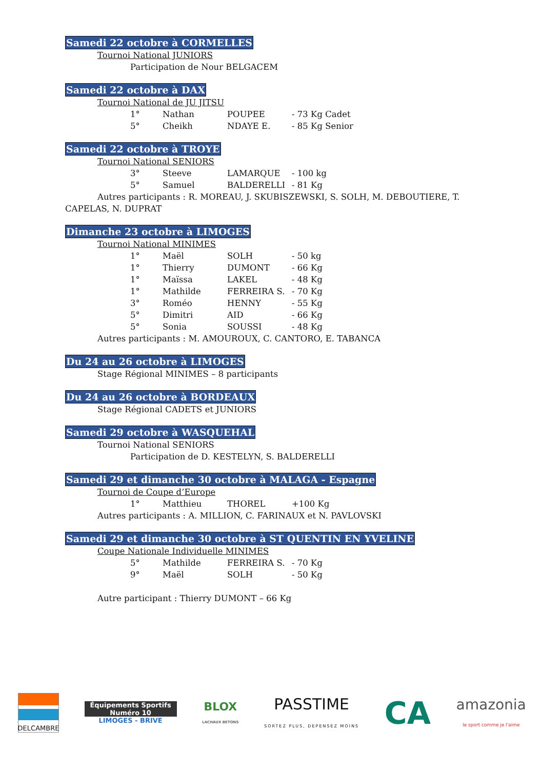Samedi 22 octobre à CORMELLES
Tournoi National JUNIORS
Participation de Nour BELGACEM
Samedi 22 octobre à DAX
Tournoi National de JU JITSU
| 1° | Nathan | POUPEE | - 73 Kg Cadet |
| 5° | Cheikh | NDAYE E. | - 85 Kg Senior |
Samedi 22 octobre à TROYE
Tournoi National SENIORS
| 3° | Steeve | LAMARQUE | - 100 kg |
| 5° | Samuel | BALDERELLI | - 81 Kg |
Autres participants : R. MOREAU, J. SKUBISZEWSKI, S. SOLH, M. DEBOUTIERE, T. CAPELAS, N. DUPRAT
Dimanche 23 octobre à LIMOGES
Tournoi National MINIMES
| 1° | Maël | SOLH | - 50 kg |
| 1° | Thierry | DUMONT | - 66 Kg |
| 1° | Maïssa | LAKEL | - 48 Kg |
| 1° | Mathilde | FERREIRA S. | - 70 Kg |
| 3° | Roméo | HENNY | - 55 Kg |
| 5° | Dimitri | AID | - 66 Kg |
| 5° | Sonia | SOUSSI | - 48 Kg |
Autres participants : M. AMOUROUX, C. CANTORO, E. TABANCA
Du 24 au 26 octobre à LIMOGES
Stage Régional MINIMES – 8 participants
Du 24 au 26 octobre à BORDEAUX
Stage Régional CADETS et JUNIORS
Samedi 29 octobre à WASQUEHAL
Tournoi National SENIORS
Participation de D. KESTELYN, S. BALDERELLI
Samedi 29 et dimanche 30 octobre à MALAGA - Espagne
Tournoi de Coupe d’Europe
| 1° | Matthieu | THOREL | +100 Kg |
Autres participants : A. MILLION, C. FARINAUX et N. PAVLOVSKI
Samedi 29 et dimanche 30 octobre à ST QUENTIN EN YVELINE
Coupe Nationale Individuelle MINIMES
| 5° | Mathilde | FERREIRA S. | - 70 Kg |
| 9° | Maël | SOLH | - 50 Kg |
Autre participant : Thierry DUMONT – 66 Kg
DELCAMBRE
Équipements Sportifs
Numéro 10
LIMOGES - BRIVE
BLOX
LACHAUX BETONS
PASSTIME
SORTEZ PLUS, DEPENSEZ MOINS
CA
amazonia
le sport comme je l'aime